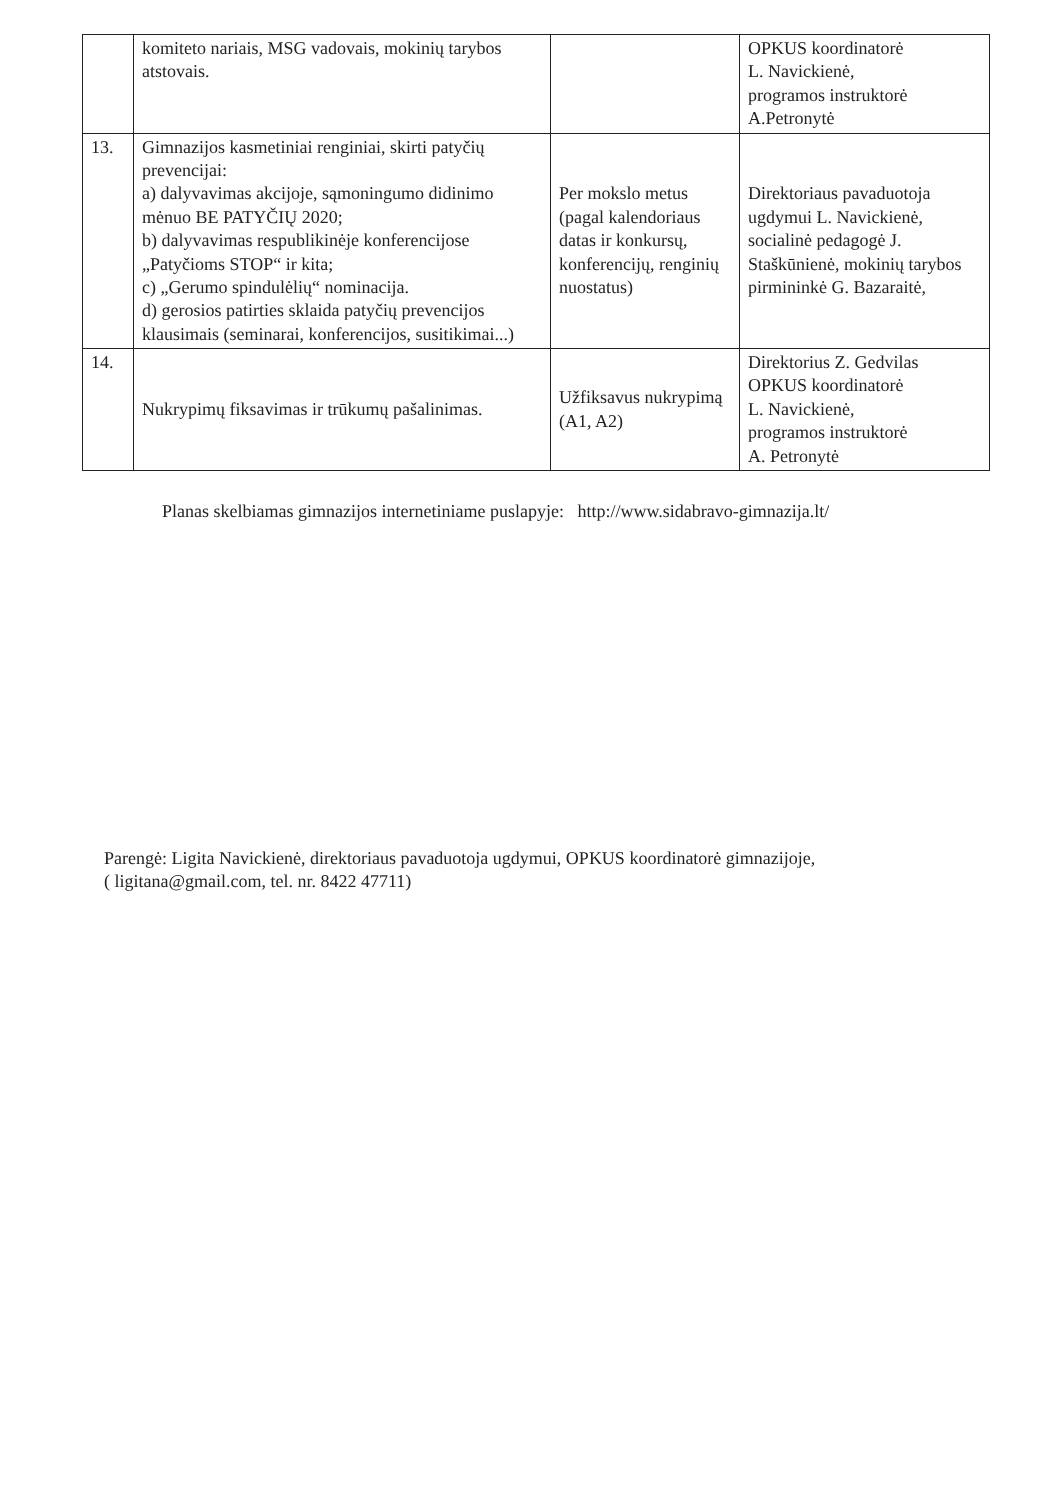| | komiteto nariais, MSG vadovais, mokinių tarybos atstovais. | | OPKUS koordinatorė L. Navickienė, programos instruktorė A.Petronytė |
| 13. | Gimnazijos kasmetiniai renginiai, skirti patyčių prevencijai: a) dalyvavimas akcijoje, sąmoningumo didinimo mėnuo BE PATYČIŲ 2020; b) dalyvavimas respublikinėje konferencijose „Patyčioms STOP“ ir kita; c) „Gerumo spindulėlių“ nominacija. d) gerosios patirties sklaida patyčių prevencijos klausimais (seminarai, konferencijos, susitikimai...) | Per mokslo metus (pagal kalendoriaus datas ir konkursų, konferencijų, renginių nuostatus) | Direktoriaus pavaduotoja ugdymui L. Navickienė, socialinė pedagogė J. Staškūnienė, mokinių tarybos pirmininkė G. Bazaraitė, |
| 14. | Nukrypimų fiksavimas ir trūkumų pašalinimas. | Užfiksavus nukrypimą (A1, A2) | Direktorius Z. Gedvilas OPKUS koordinatorė L. Navickienė, programos instruktorė A. Petronytė |
Planas skelbiamas gimnazijos internetiniame puslapyje: http://www.sidabravo-gimnazija.lt/
Parengė: Ligita Navickienė, direktoriaus pavaduotoja ugdymui, OPKUS koordinatorė gimnazijoje,
( ligitana@gmail.com, tel. nr. 8422 47711)